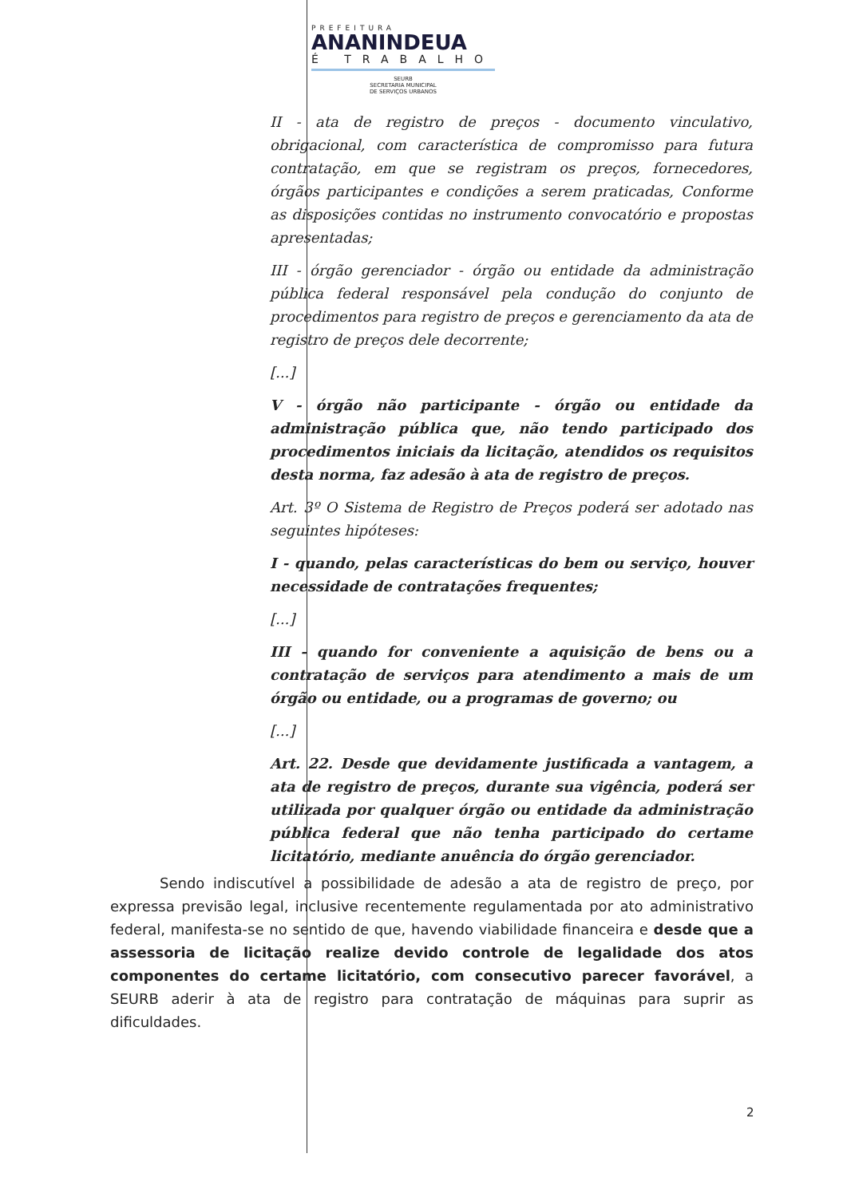PREFEITURA
ANANINDEUA
É TRABALHO
SEURB
SECRETARIA MUNICIPAL
DE SERVIÇOS URBANOS
II - ata de registro de preços - documento vinculativo, obrigacional, com característica de compromisso para futura contratação, em que se registram os preços, fornecedores, órgãos participantes e condições a serem praticadas, Conforme as disposições contidas no instrumento convocatório e propostas apresentadas;
III - órgão gerenciador - órgão ou entidade da administração pública federal responsável pela condução do conjunto de procedimentos para registro de preços e gerenciamento da ata de registro de preços dele decorrente;
[...]
V - órgão não participante - órgão ou entidade da administração pública que, não tendo participado dos procedimentos iniciais da licitação, atendidos os requisitos desta norma, faz adesão à ata de registro de preços.
Art. 3º O Sistema de Registro de Preços poderá ser adotado nas seguintes hipóteses:
I - quando, pelas características do bem ou serviço, houver necessidade de contratações frequentes;
[...]
III - quando for conveniente a aquisição de bens ou a contratação de serviços para atendimento a mais de um órgão ou entidade, ou a programas de governo; ou
[...]
Art. 22. Desde que devidamente justificada a vantagem, a ata de registro de preços, durante sua vigência, poderá ser utilizada por qualquer órgão ou entidade da administração pública federal que não tenha participado do certame licitatório, mediante anuência do órgão gerenciador.
Sendo indiscutível a possibilidade de adesão a ata de registro de preço, por expressa previsão legal, inclusive recentemente regulamentada por ato administrativo federal, manifesta-se no sentido de que, havendo viabilidade financeira e desde que a assessoria de licitação realize devido controle de legalidade dos atos componentes do certame licitatório, com consecutivo parecer favorável, a SEURB aderir à ata de registro para contratação de máquinas para suprir as dificuldades.
2